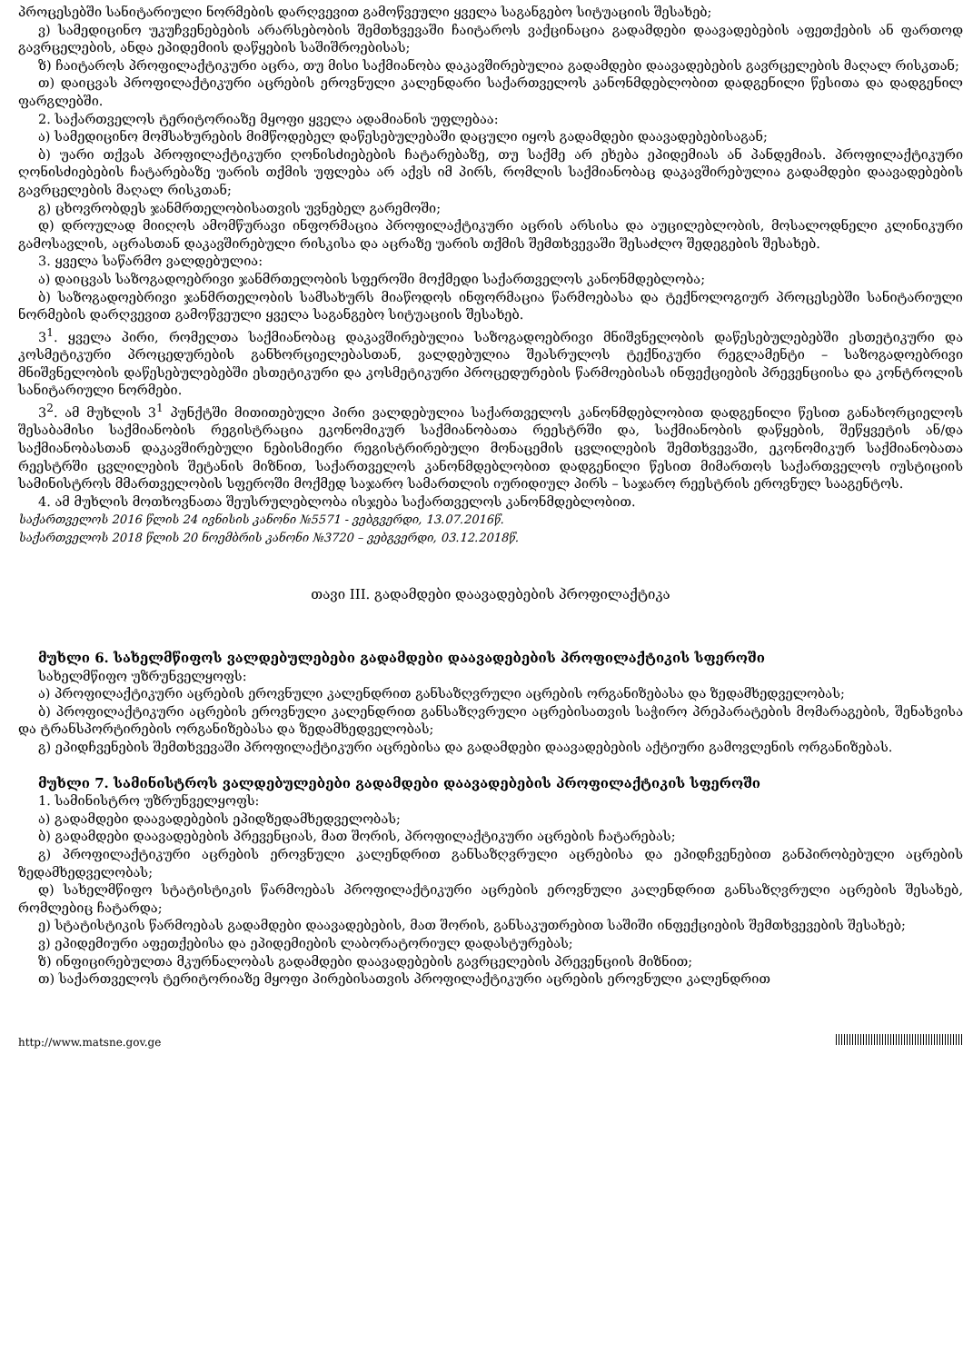პროცესებში სანიტარიული ნორმების დარღვევით გამოწვეული ყველა საგანგებო სიტუაციის შესახებ;
ვ) სამედიცინო უკუჩვენებების არარსებობის შემთხვევაში ჩაიტაროს ვაქცინაცია გადამდები დაავადებების აფეთქების ან ფართოდ გავრცელების, ანდა ეპიდემიის დაწყების საშიშროებისას;
ზ) ჩაიტაროს პროფილაქტიკური აცრა, თუ მისი საქმიანობა დაკავშირებულია გადამდები დაავადებების გავრცელების მაღალ რისკთან;
თ) დაიცვას პროფილაქტიკური აცრების ეროვნული კალენდარი საქართველოს კანონმდებლობით დადგენილი წესითა და დადგენილ ფარგლებში.
2. საქართველოს ტერიტორიაზე მყოფი ყველა ადამიანის უფლებაა:
ა) სამედიცინო მომსახურების მიმწოდებელ დაწესებულებაში დაცული იყოს გადამდები დაავადებებისაგან;
ბ) უარი თქვას პროფილაქტიკური ღონისძიებების ჩატარებაზე, თუ საქმე არ ეხება ეპიდემიას ან პანდემიას. პროფილაქტიკური ღონისძიებების ჩატარებაზე უარის თქმის უფლება არ აქვს იმ პირს, რომლის საქმიანობაც დაკავშირებულია გადამდები დაავადებების გავრცელების მაღალ რისკთან;
გ) ცხოვრობდეს ჯანმრთელობისათვის უვნებელ გარემოში;
დ) დროულად მიიღოს ამომწურავი ინფორმაცია პროფილაქტიკური აცრის არსისა და აუცილებლობის, მოსალოდნელი კლინიკური გამოსავლის, აცრასთან დაკავშირებული რისკისა და აცრაზე უარის თქმის შემთხვევაში შესაძლო შედეგების შესახებ.
3. ყველა საწარმო ვალდებულია:
ა) დაიცვას საზოგადოებრივი ჯანმრთელობის სფეროში მოქმედი საქართველოს კანონმდებლობა;
ბ) საზოგადოებრივი ჯანმრთელობის სამსახურს მიაწოდოს ინფორმაცია წარმოებასა და ტექნოლოგიურ პროცესებში სანიტარიული ნორმების დარღვევით გამოწვეული ყველა საგანგებო სიტუაციის შესახებ.
3<sup>1</sup>. ყველა პირი, რომელთა საქმიანობაც დაკავშირებულია საზოგადოებრივი მნიშვნელობის დაწესებულებებში ესთეტიკური და კოსმეტიკური პროცედურების განხორციელებასთან, ვალდებულია შეასრულოს ტექნიკური რეგლამენტი – საზოგადოებრივი მნიშვნელობის დაწესებულებებში ესთეტიკური და კოსმეტიკური პროცედურების წარმოებისას ინფექციების პრევენციისა და კონტროლის სანიტარიული ნორმები.
3<sup>2</sup>. ამ მუხლის 3<sup>1</sup> პუნქტში მითითებული პირი ვალდებულია საქართველოს კანონმდებლობით დადგენილი წესით განახორციელოს შესაბამისი საქმიანობის რეგისტრაცია ეკონომიკურ საქმიანობათა რეესტრში და, საქმიანობის დაწყების, შეწყვეტის ან/და საქმიანობასთან დაკავშირებული ნებისმიერი რეგისტრირებული მონაცემის ცვლილების შემთხვევაში, ეკონომიკურ საქმიანობათა რეესტრში ცვლილების შეტანის მიზნით, საქართველოს კანონმდებლობით დადგენილი წესით მიმართოს საქართველოს იუსტიციის სამინისტროს მმართველობის სფეროში მოქმედ საჯარო სამართლის იურიდიულ პირს – საჯარო რეესტრის ეროვნულ სააგენტოს.
4. ამ მუხლის მოთხოვნათა შეუსრულებლობა ისჯება საქართველოს კანონმდებლობით.
საქართველოს 2016 წლის 24 ივნისის კანონი №5571 - ვებგვერდი, 13.07.2016წ.
საქართველოს 2018 წლის 20 ნოემბრის კანონი №3720 – ვებგვერდი, 03.12.2018წ.
თავი III. გადამდები დაავადებების პროფილაქტიკა
მუხლი 6. სახელმწიფოს ვალდებულებები გადამდები დაავადებების პროფილაქტიკის სფეროში
სახელმწიფო უზრუნველყოფს:
ა) პროფილაქტიკური აცრების ეროვნული კალენდრით განსაზღვრული აცრების ორგანიზებასა და ზედამხედველობას;
ბ) პროფილაქტიკური აცრების ეროვნული კალენდრით განსაზღვრული აცრებისათვის საჭირო პრეპარატების მომარაგების, შენახვისა და ტრანსპორტირების ორგანიზებასა და ზედამხედველობას;
გ) ეპიდჩვენების შემთხვევაში პროფილაქტიკური აცრებისა და გადამდები დაავადებების აქტიური გამოვლენის ორგანიზებას.
მუხლი 7. სამინისტროს ვალდებულებები გადამდები დაავადებების პროფილაქტიკის სფეროში
1. სამინისტრო უზრუნველყოფს:
ა) გადამდები დაავადებების ეპიდზედამხედველობას;
ბ) გადამდები დაავადებების პრევენციას, მათ შორის, პროფილაქტიკური აცრების ჩატარებას;
გ) პროფილაქტიკური აცრების ეროვნული კალენდრით განსაზღვრული აცრებისა და ეპიდჩვენებით განპირობებული აცრების ზედამხედველობას;
დ) სახელმწიფო სტატისტიკის წარმოებას პროფილაქტიკური აცრების ეროვნული კალენდრით განსაზღვრული აცრების შესახებ, რომლებიც ჩატარდა;
ე) სტატისტიკის წარმოებას გადამდები დაავადებების, მათ შორის, განსაკუთრებით საშიში ინფექციების შემთხვევების შესახებ;
ვ) ეპიდემიური აფეთქებისა და ეპიდემიების ლაბორატორიულ დადასტურებას;
ზ) ინფიცირებულთა მკურნალობას გადამდები დაავადებების გავრცელების პრევენციის მიზნით;
თ) საქართველოს ტერიტორიაზე მყოფი პირებისათვის პროფილაქტიკური აცრების ეროვნული კალენდრით
http://www.matsne.gov.ge